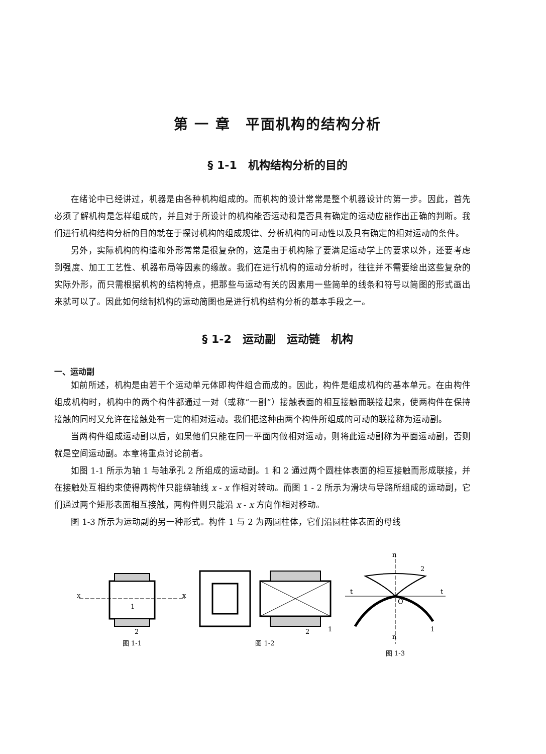第 一 章　平面机构的结构分析
§ 1-1　机构结构分析的目的
在绪论中已经讲过，机器是由各种机构组成的。而机构的设计常常是整个机器设计的第一步。因此，首先必须了解机构是怎样组成的，并且对于所设计的机构能否运动和是否具有确定的运动应能作出正确的判断。我们进行机构结构分析的目的就在于探讨机构的组成规律、分析机构的可动性以及具有确定的相对运动的条件。
另外，实际机构的构造和外形常常是很复杂的，这是由于机构除了要满足运动学上的要求以外，还要考虑到强度、加工工艺性、机器布局等因素的缘故。我们在进行机构的运动分析时，往往并不需要绘出这些复杂的实际外形，而只需根据机构的结构特点，把那些与运动有关的因素用一些简单的线条和符号以简图的形式画出来就可以了。因此如何绘制机构的运动简图也是进行机构结构分析的基本手段之一。
§ 1-2　运动副　运动链　机构
一、运动副
如前所述，机构是由若干个运动单元体即构件组合而成的。因此，构件是组成机构的基本单元。在由构件组成机构时，机构中的两个构件都通过一对（或称“一副”）接触表面的相互接触而联接起来，使两构件在保持接触的同时又允许在接触处有一定的相对运动。我们把这种由两个构件所组成的可动的联接称为运动副。
当两构件组成运动副以后，如果他们只能在同一平面内做相对运动，则将此运动副称为平面运动副，否则就是空间运动副。本章将重点讨论前者。
如图 1-1 所示为轴 1 与轴承孔 2 所组成的运动副。1 和 2 通过两个圆柱体表面的相互接触而形成联接，并在接触处互相约束使得两构件只能绕轴线 x - x 作相对转动。而图 1 - 2 所示为滑块与导路所组成的运动副，它们通过两个矩形表面相互接触，两构件则只能沿 x - x 方向作相对移动。
图 1-3 所示为运动副的另一种形式。构件 1 与 2 为两圆柱体，它们沿圆柱体表面的母线
x
x
1
2
图 1-1
2
1
图 1-2
n
2
t
t
O
1
n
图 1-3